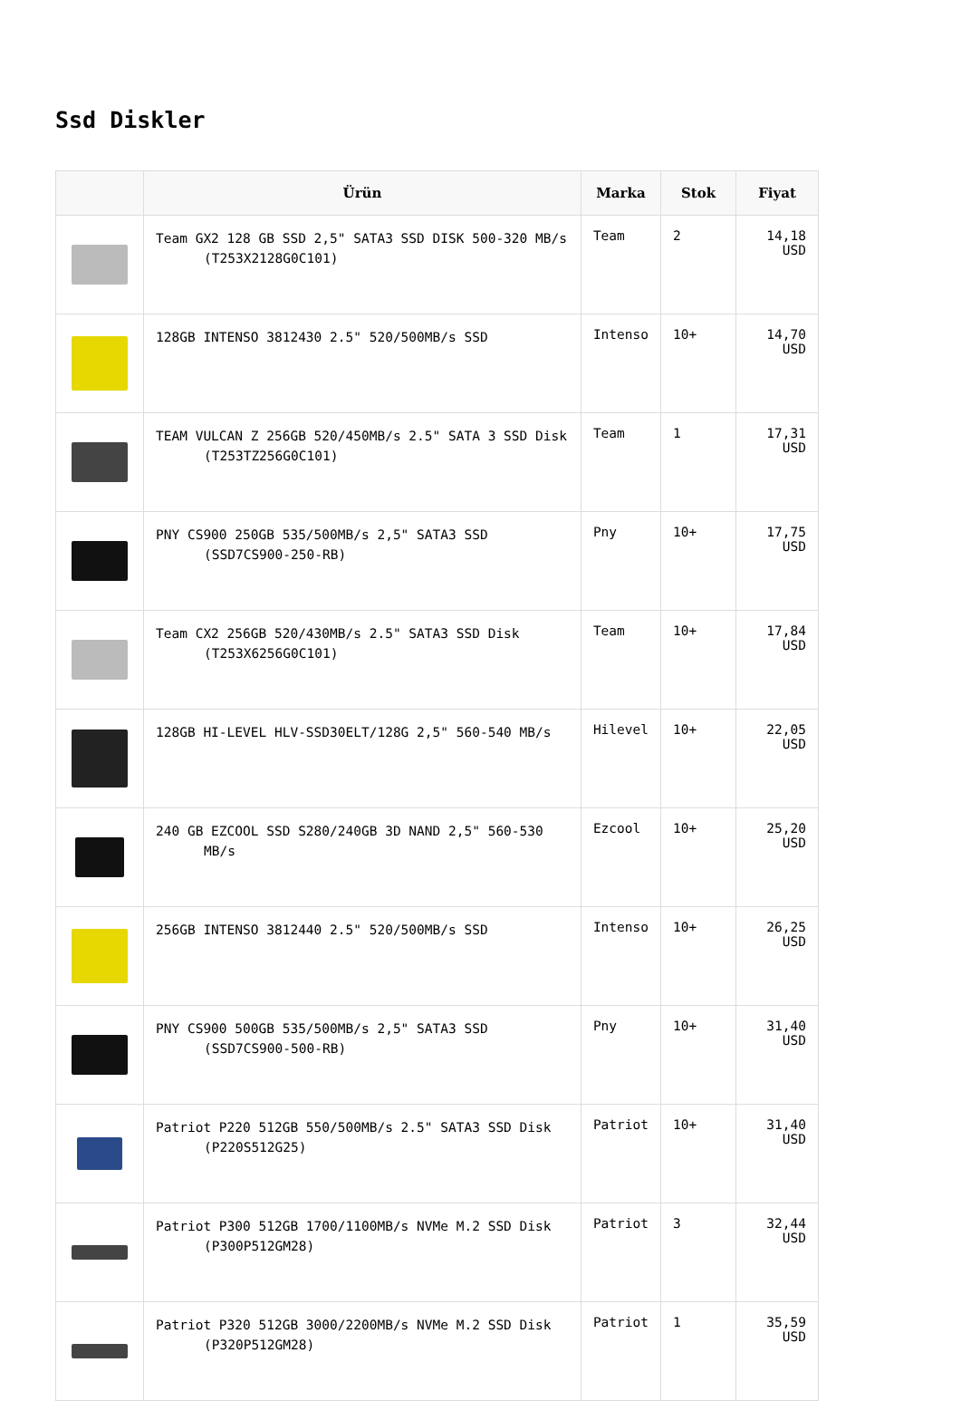Ssd Diskler
| | Ürün | Marka | Stok | Fiyat |
| --- | --- | --- | --- | --- |
| | Team GX2 128 GB SSD 2,5" SATA3 SSD DISK 500-320 MB/s (T253X2128G0C101) | Team | 2 | 14,18 USD |
| | 128GB INTENSO 3812430 2.5" 520/500MB/s SSD | Intenso | 10+ | 14,70 USD |
| | TEAM VULCAN Z 256GB 520/450MB/s 2.5" SATA 3 SSD Disk (T253TZ256G0C101) | Team | 1 | 17,31 USD |
| | PNY CS900 250GB 535/500MB/s 2,5" SATA3 SSD (SSD7CS900-250-RB) | Pny | 10+ | 17,75 USD |
| | Team CX2 256GB 520/430MB/s 2.5" SATA3 SSD Disk (T253X6256G0C101) | Team | 10+ | 17,84 USD |
| | 128GB HI-LEVEL HLV-SSD30ELT/128G 2,5" 560-540 MB/s | Hilevel | 10+ | 22,05 USD |
| | 240 GB EZCOOL SSD S280/240GB 3D NAND 2,5" 560-530 MB/s | Ezcool | 10+ | 25,20 USD |
| | 256GB INTENSO 3812440 2.5" 520/500MB/s SSD | Intenso | 10+ | 26,25 USD |
| | PNY CS900 500GB 535/500MB/s 2,5" SATA3 SSD (SSD7CS900-500-RB) | Pny | 10+ | 31,40 USD |
| | Patriot P220 512GB 550/500MB/s 2.5" SATA3 SSD Disk (P220S512G25) | Patriot | 10+ | 31,40 USD |
| | Patriot P300 512GB 1700/1100MB/s NVMe M.2 SSD Disk (P300P512GM28) | Patriot | 3 | 32,44 USD |
| | Patriot P320 512GB 3000/2200MB/s NVMe M.2 SSD Disk (P320P512GM28) | Patriot | 1 | 35,59 USD |